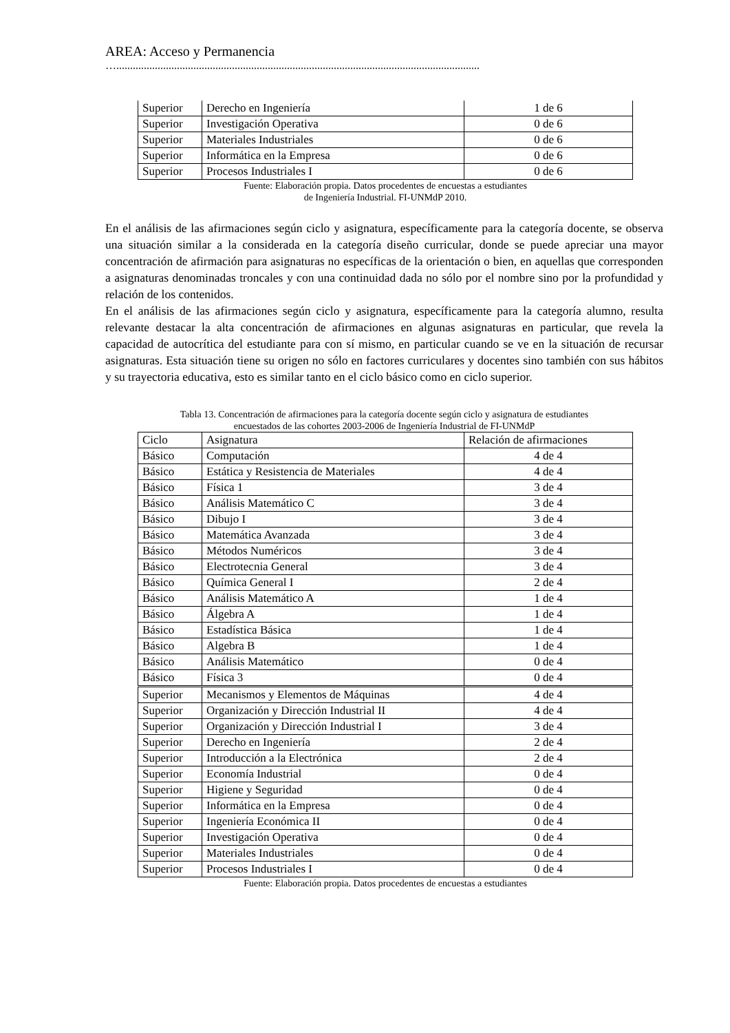AREA: Acceso y Permanencia
…....................................................................................................................................
| Superior | Derecho en Ingeniería | 1 de 6 |
| Superior | Investigación Operativa | 0 de 6 |
| Superior | Materiales Industriales | 0 de 6 |
| Superior | Informática en la Empresa | 0 de 6 |
| Superior | Procesos Industriales I | 0 de 6 |
Fuente: Elaboración propia. Datos procedentes de encuestas a estudiantes
de Ingeniería Industrial. FI-UNMdP 2010.
En el análisis de las afirmaciones según ciclo y asignatura, específicamente para la categoría docente, se observa una situación similar a la considerada en la categoría diseño curricular, donde se puede apreciar una mayor concentración de afirmación para asignaturas no específicas de la orientación o bien, en aquellas que corresponden a asignaturas denominadas troncales y con una continuidad dada no sólo por el nombre sino por la profundidad y relación de los contenidos.
En el análisis de las afirmaciones según ciclo y asignatura, específicamente para la categoría alumno, resulta relevante destacar la alta concentración de afirmaciones en algunas asignaturas en particular, que revela la capacidad de autocrítica del estudiante para con sí mismo, en particular cuando se ve en la situación de recursar asignaturas. Esta situación tiene su origen no sólo en factores curriculares y docentes sino también con sus hábitos y su trayectoria educativa, esto es similar tanto en el ciclo básico como en ciclo superior.
Tabla 13. Concentración de afirmaciones para la categoría docente según ciclo y asignatura de estudiantes
encuestados de las cohortes 2003-2006 de Ingeniería Industrial de FI-UNMdP
| Ciclo | Asignatura | Relación de afirmaciones |
| --- | --- | --- |
| Básico | Computación | 4 de 4 |
| Básico | Estática y Resistencia de Materiales | 4 de 4 |
| Básico | Física 1 | 3 de 4 |
| Básico | Análisis Matemático C | 3 de 4 |
| Básico | Dibujo I | 3 de 4 |
| Básico | Matemática Avanzada | 3 de 4 |
| Básico | Métodos Numéricos | 3 de 4 |
| Básico | Electrotecnia General | 3 de 4 |
| Básico | Química General I | 2 de 4 |
| Básico | Análisis Matemático A | 1 de 4 |
| Básico | Álgebra A | 1 de 4 |
| Básico | Estadística Básica | 1 de 4 |
| Básico | Algebra B | 1 de 4 |
| Básico | Análisis Matemático | 0 de 4 |
| Básico | Física 3 | 0 de 4 |
| Superior | Mecanismos y Elementos de Máquinas | 4 de 4 |
| Superior | Organización y Dirección Industrial II | 4 de 4 |
| Superior | Organización y Dirección Industrial I | 3 de 4 |
| Superior | Derecho en Ingeniería | 2 de 4 |
| Superior | Introducción a la Electrónica | 2 de 4 |
| Superior | Economía Industrial | 0 de 4 |
| Superior | Higiene y Seguridad | 0 de 4 |
| Superior | Informática en la Empresa | 0 de 4 |
| Superior | Ingeniería Económica II | 0 de 4 |
| Superior | Investigación Operativa | 0 de 4 |
| Superior | Materiales Industriales | 0 de 4 |
| Superior | Procesos Industriales I | 0 de 4 |
Fuente: Elaboración propia. Datos procedentes de encuestas a estudiantes